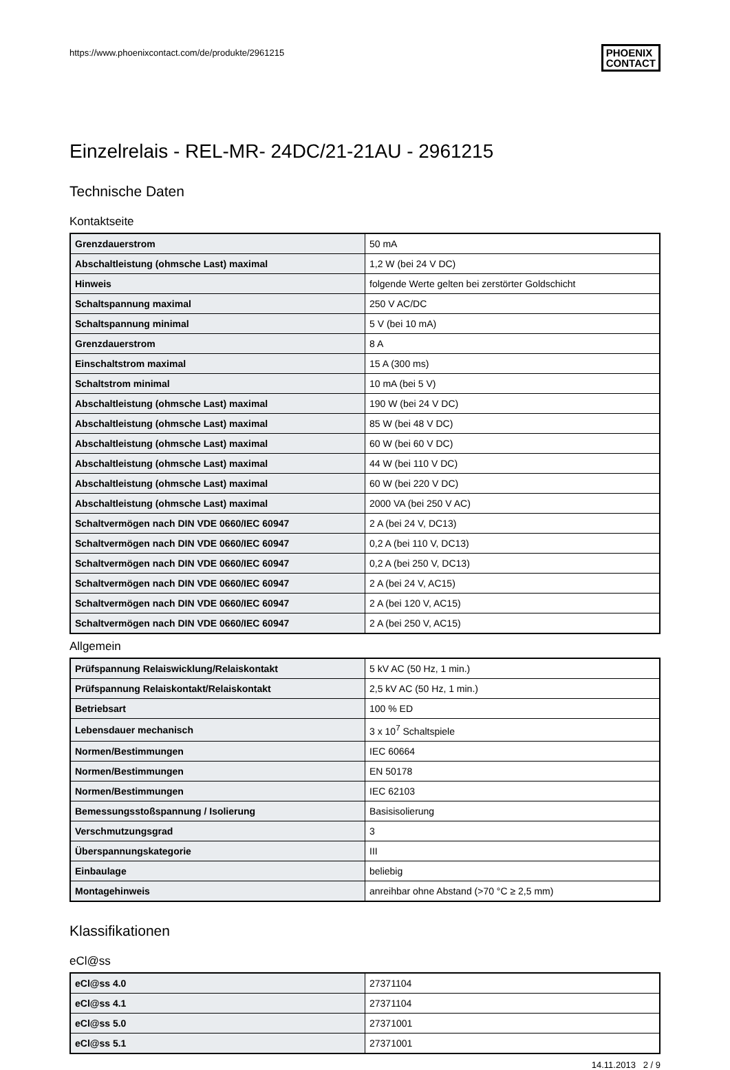https://www.phoenixcontact.com/de/produkte/2961215
PHOENIX
CONTACT
Einzelrelais - REL-MR- 24DC/21-21AU - 2961215
Technische Daten
Kontaktseite
| Grenzdauerstrom | 50 mA |
| Abschaltleistung (ohmsche Last) maximal | 1,2 W (bei 24 V DC) |
| Hinweis | folgende Werte gelten bei zerstörter Goldschicht |
| Schaltspannung maximal | 250 V AC/DC |
| Schaltspannung minimal | 5 V (bei 10 mA) |
| Grenzdauerstrom | 8 A |
| Einschaltstrom maximal | 15 A (300 ms) |
| Schaltstrom minimal | 10 mA (bei 5 V) |
| Abschaltleistung (ohmsche Last) maximal | 190 W (bei 24 V DC) |
| Abschaltleistung (ohmsche Last) maximal | 85 W (bei 48 V DC) |
| Abschaltleistung (ohmsche Last) maximal | 60 W (bei 60 V DC) |
| Abschaltleistung (ohmsche Last) maximal | 44 W (bei 110 V DC) |
| Abschaltleistung (ohmsche Last) maximal | 60 W (bei 220 V DC) |
| Abschaltleistung (ohmsche Last) maximal | 2000 VA (bei 250 V AC) |
| Schaltvermögen nach DIN VDE 0660/IEC 60947 | 2 A (bei 24 V, DC13) |
| Schaltvermögen nach DIN VDE 0660/IEC 60947 | 0,2 A (bei 110 V, DC13) |
| Schaltvermögen nach DIN VDE 0660/IEC 60947 | 0,2 A (bei 250 V, DC13) |
| Schaltvermögen nach DIN VDE 0660/IEC 60947 | 2 A (bei 24 V, AC15) |
| Schaltvermögen nach DIN VDE 0660/IEC 60947 | 2 A (bei 120 V, AC15) |
| Schaltvermögen nach DIN VDE 0660/IEC 60947 | 2 A (bei 250 V, AC15) |
Allgemein
| Prüfspannung Relaiswicklung/Relaiskontakt | 5 kV AC (50 Hz, 1 min.) |
| Prüfspannung Relaiskontakt/Relaiskontakt | 2,5 kV AC (50 Hz, 1 min.) |
| Betriebsart | 100 % ED |
| Lebensdauer mechanisch | 3 x 10<sup>7</sup> Schaltspiele |
| Normen/Bestimmungen | IEC 60664 |
| Normen/Bestimmungen | EN 50178 |
| Normen/Bestimmungen | IEC 62103 |
| Bemessungsstoßspannung / Isolierung | Basisisolierung |
| Verschmutzungsgrad | 3 |
| Überspannungskategorie | III |
| Einbaulage | beliebig |
| Montagehinweis | anreihbar ohne Abstand (>70 °C ≥ 2,5 mm) |
Klassifikationen
eCl@ss
| eCl@ss 4.0 | 27371104 |
| eCl@ss 4.1 | 27371104 |
| eCl@ss 5.0 | 27371001 |
| eCl@ss 5.1 | 27371001 |
14.11.2013 2 / 9